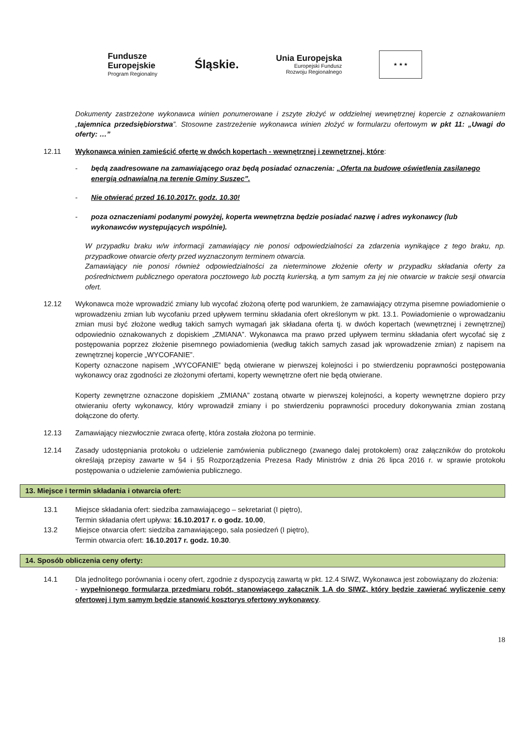Fundusze
Europejskie
Program Regionalny
Śląskie.
Unia Europejska
Europejski Fundusz
Rozwoju Regionalnego
★ ★ ★
Dokumenty zastrzeżone wykonawca winien ponumerowane i zszyte złożyć w oddzielnej wewnętrznej kopercie z oznakowaniem „tajemnica przedsiębiorstwa”. Stosowne zastrzeżenie wykonawca winien złożyć w formularzu ofertowym w pkt 11: „Uwagi do oferty: …”
12.11 Wykonawca winien zamieścić ofertę w dwóch kopertach - wewnętrznej i zewnętrznej, które:
- będą zaadresowane na zamawiającego oraz będą posiadać oznaczenia: „Oferta na budowę oświetlenia zasilanego energią odnawialną na terenie Gminy Suszec”.
- Nie otwierać przed 16.10.2017r. godz. 10.30!
- poza oznaczeniami podanymi powyżej, koperta wewnętrzna będzie posiadać nazwę i adres wykonawcy (lub wykonawców występujących wspólnie).
W przypadku braku w/w informacji zamawiający nie ponosi odpowiedzialności za zdarzenia wynikające z tego braku, np. przypadkowe otwarcie oferty przed wyznaczonym terminem otwarcia.
Zamawiający nie ponosi również odpowiedzialności za nieterminowe złożenie oferty w przypadku składania oferty za pośrednictwem publicznego operatora pocztowego lub pocztą kurierską, a tym samym za jej nie otwarcie w trakcie sesji otwarcia ofert.
12.12 Wykonawca może wprowadzić zmiany lub wycofać złożoną ofertę pod warunkiem, że zamawiający otrzyma pisemne powiadomienie o wprowadzeniu zmian lub wycofaniu przed upływem terminu składania ofert określonym w pkt. 13.1. Powiadomienie o wprowadzaniu zmian musi być złożone według takich samych wymagań jak składana oferta tj. w dwóch kopertach (wewnętrznej i zewnętrznej) odpowiednio oznakowanych z dopiskiem „ZMIANA”. Wykonawca ma prawo przed upływem terminu składania ofert wycofać się z postępowania poprzez złożenie pisemnego powiadomienia (według takich samych zasad jak wprowadzenie zmian) z napisem na zewnętrznej kopercie „WYCOFANIE”.
Koperty oznaczone napisem „WYCOFANIE” będą otwierane w pierwszej kolejności i po stwierdzeniu poprawności postępowania wykonawcy oraz zgodności ze złożonymi ofertami, koperty wewnętrzne ofert nie będą otwierane.
Koperty zewnętrzne oznaczone dopiskiem „ZMIANA” zostaną otwarte w pierwszej kolejności, a koperty wewnętrzne dopiero przy otwieraniu oferty wykonawcy, który wprowadził zmiany i po stwierdzeniu poprawności procedury dokonywania zmian zostaną dołączone do oferty.
12.13 Zamawiający niezwłocznie zwraca ofertę, która została złożona po terminie.
12.14 Zasady udostępniania protokołu o udzielenie zamówienia publicznego (zwanego dalej protokołem) oraz załączników do protokołu określają przepisy zawarte w §4 i §5 Rozporządzenia Prezesa Rady Ministrów z dnia 26 lipca 2016 r. w sprawie protokołu postępowania o udzielenie zamówienia publicznego.
13. Miejsce i termin składania i otwarcia ofert:
13.1 Miejsce składania ofert: siedziba zamawiającego – sekretariat (I piętro),
Termin składania ofert upływa: 16.10.2017 r. o godz. 10.00,
13.2 Miejsce otwarcia ofert: siedziba zamawiającego, sala posiedzeń (I piętro),
Termin otwarcia ofert: 16.10.2017 r. godz. 10.30.
14. Sposób obliczenia ceny oferty:
14.1 Dla jednolitego porównania i oceny ofert, zgodnie z dyspozycją zawartą w pkt. 12.4 SIWZ, Wykonawca jest zobowiązany do złożenia:
- wypełnionego formularza przedmiaru robót, stanowiącego załącznik 1.A do SIWZ, który będzie zawierać wyliczenie ceny ofertowej i tym samym będzie stanowić kosztorys ofertowy wykonawcy.
18